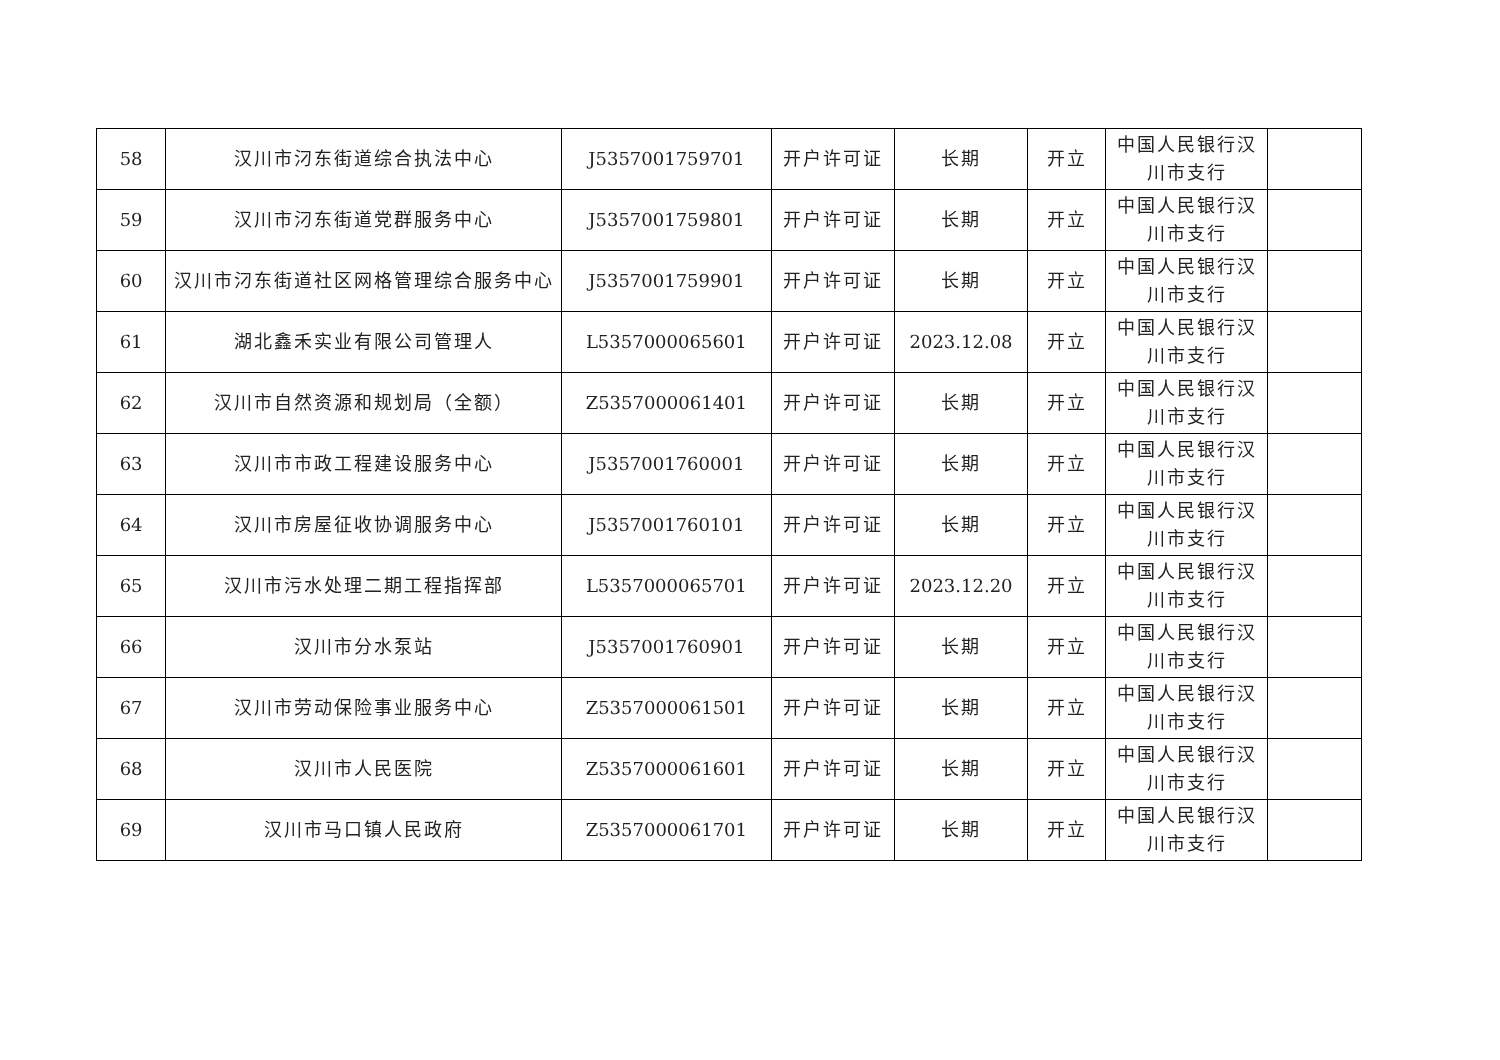| 58 | 汉川市汈东街道综合执法中心 | J5357001759701 | 开户许可证 | 长期 | 开立 | 中国人民银行汉川市支行 | |
| 59 | 汉川市汈东街道党群服务中心 | J5357001759801 | 开户许可证 | 长期 | 开立 | 中国人民银行汉川市支行 | |
| 60 | 汉川市汈东街道社区网格管理综合服务中心 | J5357001759901 | 开户许可证 | 长期 | 开立 | 中国人民银行汉川市支行 | |
| 61 | 湖北鑫禾实业有限公司管理人 | L5357000065601 | 开户许可证 | 2023.12.08 | 开立 | 中国人民银行汉川市支行 | |
| 62 | 汉川市自然资源和规划局（全额） | Z5357000061401 | 开户许可证 | 长期 | 开立 | 中国人民银行汉川市支行 | |
| 63 | 汉川市市政工程建设服务中心 | J5357001760001 | 开户许可证 | 长期 | 开立 | 中国人民银行汉川市支行 | |
| 64 | 汉川市房屋征收协调服务中心 | J5357001760101 | 开户许可证 | 长期 | 开立 | 中国人民银行汉川市支行 | |
| 65 | 汉川市污水处理二期工程指挥部 | L5357000065701 | 开户许可证 | 2023.12.20 | 开立 | 中国人民银行汉川市支行 | |
| 66 | 汉川市分水泵站 | J5357001760901 | 开户许可证 | 长期 | 开立 | 中国人民银行汉川市支行 | |
| 67 | 汉川市劳动保险事业服务中心 | Z5357000061501 | 开户许可证 | 长期 | 开立 | 中国人民银行汉川市支行 | |
| 68 | 汉川市人民医院 | Z5357000061601 | 开户许可证 | 长期 | 开立 | 中国人民银行汉川市支行 | |
| 69 | 汉川市马口镇人民政府 | Z5357000061701 | 开户许可证 | 长期 | 开立 | 中国人民银行汉川市支行 | |